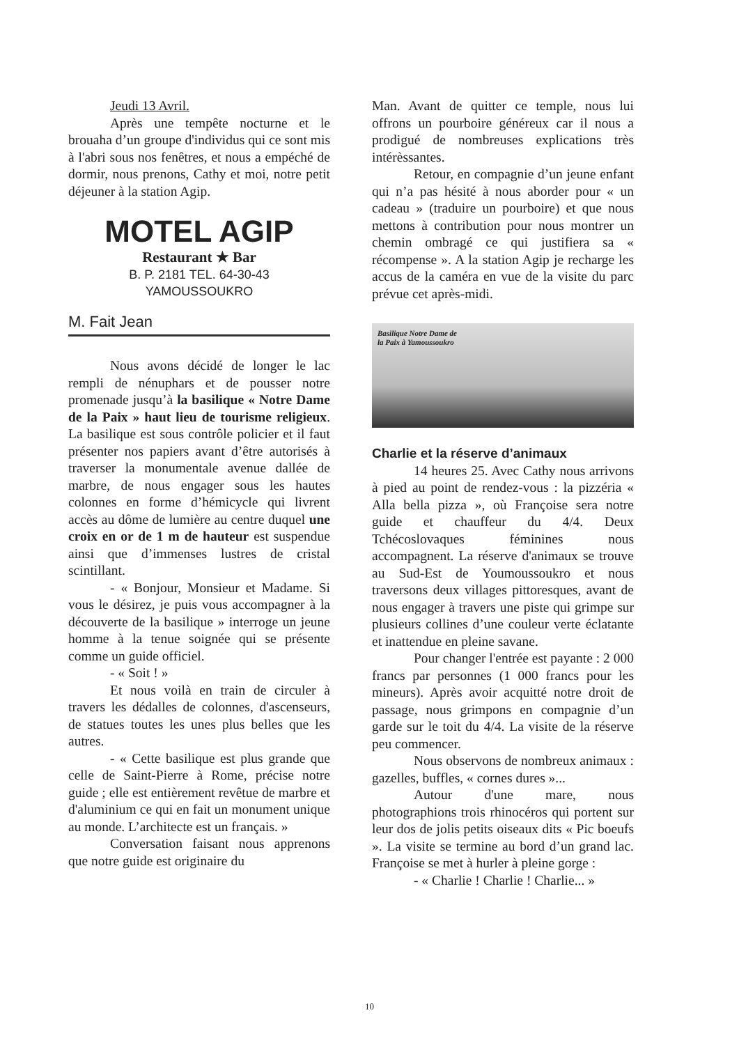Jeudi 13 Avril.
Après une tempête nocturne et le brouaha d’un groupe d'individus qui ce sont mis à l'abri sous nos fenêtres, et nous a empéché de dormir, nous prenons, Cathy et moi, notre petit déjeuner à la station Agip.
MOTEL AGIP
Restaurant ★ Bar
B. P. 2181 TEL. 64-30-43
YAMOUSSOUKRO
M. Fait Jean
Nous avons décidé de longer le lac rempli de nénuphars et de pousser notre promenade jusqu’à la basilique « Notre Dame de la Paix » haut lieu de tourisme religieux. La basilique est sous contrôle policier et il faut présenter nos papiers avant d’être autorisés à traverser la monumentale avenue dallée de marbre, de nous engager sous les hautes colonnes en forme d’hémicycle qui livrent accès au dôme de lumière au centre duquel une croix en or de 1 m de hauteur est suspendue ainsi que d’immenses lustres de cristal scintillant.
- « Bonjour, Monsieur et Madame. Si vous le désirez, je puis vous accompagner à la découverte de la basilique » interroge un jeune homme à la tenue soignée qui se présente comme un guide officiel.
- « Soit ! »
Et nous voilà en train de circuler à travers les dédalles de colonnes, d'ascenseurs, de statues toutes les unes plus belles que les autres.
- « Cette basilique est plus grande que celle de Saint-Pierre à Rome, précise notre guide ; elle est entièrement revêtue de marbre et d'aluminium ce qui en fait un monument unique au monde. L’architecte est un français. »
Conversation faisant nous apprenons que notre guide est originaire du
Man. Avant de quitter ce temple, nous lui offrons un pourboire généreux car il nous a prodigué de nombreuses explications très intérèssantes.
Retour, en compagnie d’un jeune enfant qui n’a pas hésité à nous aborder pour « un cadeau » (traduire un pourboire) et que nous mettons à contribution pour nous montrer un chemin ombragé ce qui justifiera sa « récompense ». A la station Agip je recharge les accus de la caméra en vue de la visite du parc prévue cet après-midi.
Basilique Notre Dame de
la Paix à Yamoussoukro
Charlie et la réserve d’animaux
14 heures 25. Avec Cathy nous arrivons à pied au point de rendez-vous : la pizzéria « Alla bella pizza », où Françoise sera notre guide et chauffeur du 4/4. Deux Tchécoslovaques féminines nous accompagnent. La réserve d'animaux se trouve au Sud-Est de Youmoussoukro et nous traversons deux villages pittoresques, avant de nous engager à travers une piste qui grimpe sur plusieurs collines d’une couleur verte éclatante et inattendue en pleine savane.
Pour changer l'entrée est payante : 2 000 francs par personnes (1 000 francs pour les mineurs). Après avoir acquitté notre droit de passage, nous grimpons en compagnie d’un garde sur le toit du 4/4. La visite de la réserve peu commencer.
Nous observons de nombreux animaux : gazelles, buffles, « cornes dures »...
Autour d'une mare, nous photographions trois rhinocéros qui portent sur leur dos de jolis petits oiseaux dits « Pic boeufs ». La visite se termine au bord d’un grand lac. Françoise se met à hurler à pleine gorge :
- « Charlie ! Charlie ! Charlie... »
10